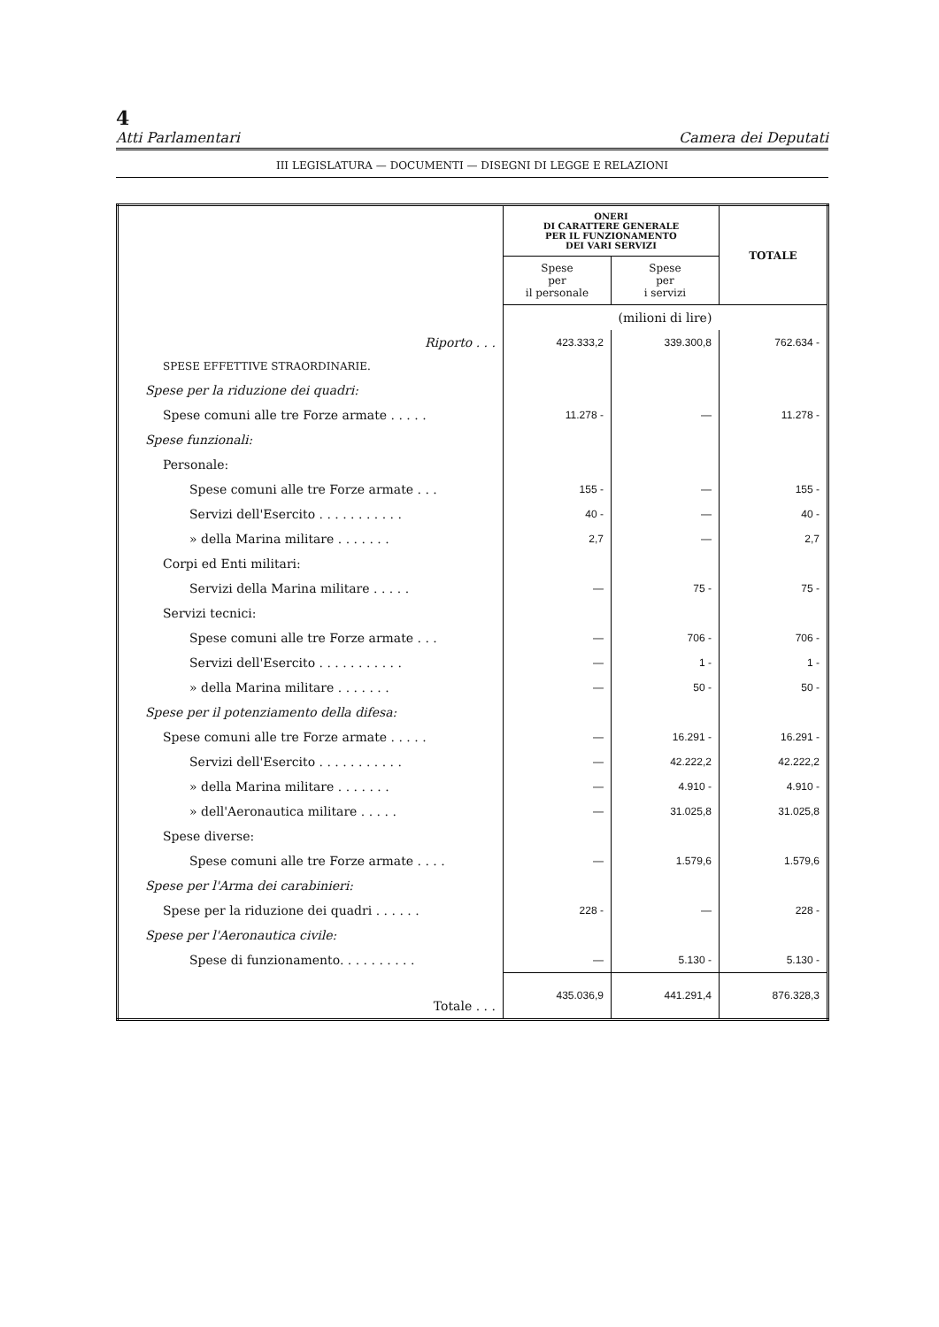4
Atti Parlamentari Camera dei Deputati
III LEGISLATURA — DOCUMENTI — DISEGNI DI LEGGE E RELAZIONI
| | ONERI DI CARATTERE GENERALE PER IL FUNZIONAMENTO DEI VARI SERVIZI | | TOTALE |
| --- | --- | --- | --- |
| | Spese per il personale | Spese per i servizi | |
| | (milioni di lire) | | |
| Riporto . . . | 423.333,2 | 339.300,8 | 762.634 - |
| SPESE EFFETTIVE STRAORDINARIE. | | | |
| Spese per la riduzione dei quadri: | | | |
| Spese comuni alle tre Forze armate . . . . . | 11.278 - | — | 11.278 - |
| Spese funzionali: | | | |
| Personale: | | | |
| Spese comuni alle tre Forze armate . . . | 155 - | — | 155 - |
| Servizi dell'Esercito . . . . . . . . . . . | 40 - | — | 40 - |
| » della Marina militare . . . . . . . | 2,7 | — | 2,7 |
| Corpi ed Enti militari: | | | |
| Servizi della Marina militare . . . . . | — | 75 - | 75 - |
| Servizi tecnici: | | | |
| Spese comuni alle tre Forze armate . . . | — | 706 - | 706 - |
| Servizi dell'Esercito . . . . . . . . . . . | — | 1 - | 1 - |
| » della Marina militare . . . . . . . | — | 50 - | 50 - |
| Spese per il potenziamento della difesa: | | | |
| Spese comuni alle tre Forze armate . . . . . | — | 16.291 - | 16.291 - |
| Servizi dell'Esercito . . . . . . . . . . . | — | 42.222,2 | 42.222,2 |
| » della Marina militare . . . . . . . | — | 4.910 - | 4.910 - |
| » dell'Aeronautica militare . . . . . | — | 31.025,8 | 31.025,8 |
| Spese diverse: | | | |
| Spese comuni alle tre Forze armate . . . . | — | 1.579,6 | 1.579,6 |
| Spese per l'Arma dei carabinieri: | | | |
| Spese per la riduzione dei quadri . . . . . . | 228 - | — | 228 - |
| Spese per l'Aeronautica civile: | | | |
| Spese di funzionamento. . . . . . . . . . | — | 5.130 - | 5.130 - |
| Totale . . . | 435.036,9 | 441.291,4 | 876.328,3 |